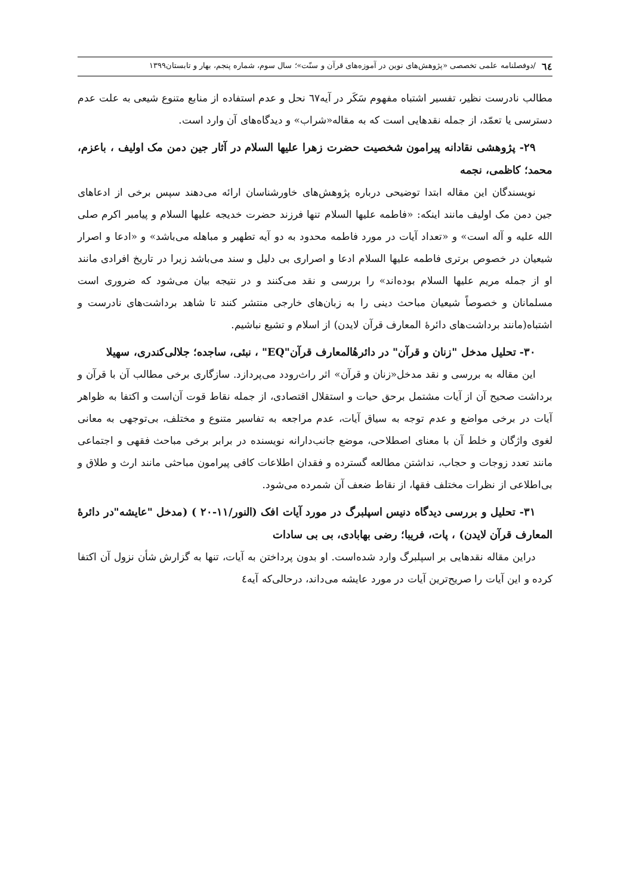٦٤ /دوفصلنامه علمی تخصصی «پژوهش‌های نوین در آموزه‌های قرآن و سنّت»؛ سال سوم، شماره پنجم، بهار و تابستان۱۳۹۹
مطالب نادرست نظیر، تفسیر اشتباه مفهوم سَکَر در آیه٦٧ نحل و عدم استفاده از منابع متنوع شیعی به علت عدم دسترسی یا تعمّد، از جمله نقدهایی است که به مقاله«شراب» و دیدگاه‌های آن وارد است.
۲۹- پژوهشی نقادانه پیرامون شخصیت حضرت زهرا علیها السلام در آثار جین دمن مک اولیف ، باعزم، محمد؛ کاظمی، نجمه
نویسندگان این مقاله ابتدا توضیحی درباره پژوهش‌های خاورشناسان ارائه می‌دهند سپس برخی از ادعاهای جین دمن مک اولیف مانند اینکه: «فاطمه علیها السلام تنها فرزند حضرت خدیجه علیها السلام و پیامبر اکرم صلی الله علیه و آله است» و «تعداد آیات در مورد فاطمه محدود به دو آیه تطهیر و مباهله می‌باشد» و «ادعا و اصرار شیعیان در خصوص برتری فاطمه علیها السلام ادعا و اصراری بی دلیل و سند می‌باشد زیرا در تاریخ افرادی مانند او از جمله مریم علیها السلام بوده‌اند» را بررسی و نقد می‌کنند و در نتیجه بیان می‌شود که ضروری است مسلمانان و خصوصاً شیعیان مباحث دینی را به زبان‌های خارجی منتشر کنند تا شاهد برداشت‌های نادرست و اشتباه(مانند برداشت‌های دائرهٔ المعارف قرآن لایدن) از اسلام و تشیع نباشیم.
۳۰- تحلیل مدخل "زنان و قرآن" در دائرهٔالمعارف قرآن"EQ" ، نبئی، ساجده؛ جلالی‌کندری، سهیلا
این مقاله به بررسی و نقد مدخل«زنان و قرآن» اثر راث‌رودد می‌پردازد. سازگاری برخی مطالب آن با قرآن و برداشت صحیح آن از آیات مشتمل برحق حیات و استقلال اقتصادی، از جمله نقاط قوت آن‌است و اکتفا به ظواهر آیات در برخی مواضع و عدم توجه به سیاق آیات، عدم مراجعه به تفاسیر متنوع و مختلف، بی‌توجهی به معانی لغوی واژگان و خلط آن با معنای اصطلاحی، موضع جانب‌دارانه نویسنده در برابر برخی مباحث فقهی و اجتماعی مانند تعدد زوجات و حجاب، نداشتن مطالعه گسترده و فقدان اطلاعات کافی پیرامون مباحثی مانند ارث و طلاق و بی‌اطلاعی از نظرات مختلف فقها، از نقاط ضعف آن شمرده می‌شود.
۳۱- تحلیل و بررسی دیدگاه دنیس اسپلبرگ در مورد آیات افک (النور/۱۱-۲۰ ) (مدخل "عایشه"در دائرهٔ المعارف قرآن لایدن) ، پات، فریبا؛ رضی بهابادی، بی بی سادات
دراین مقاله نقدهایی بر اسپلبرگ وارد شده‌است. او بدون پرداختن به آیات، تنها به گزارش شأن نزول آن اکتفا کرده و این آیات را صریح‌ترین آیات در مورد عایشه می‌داند، درحالی‌که آیه٤